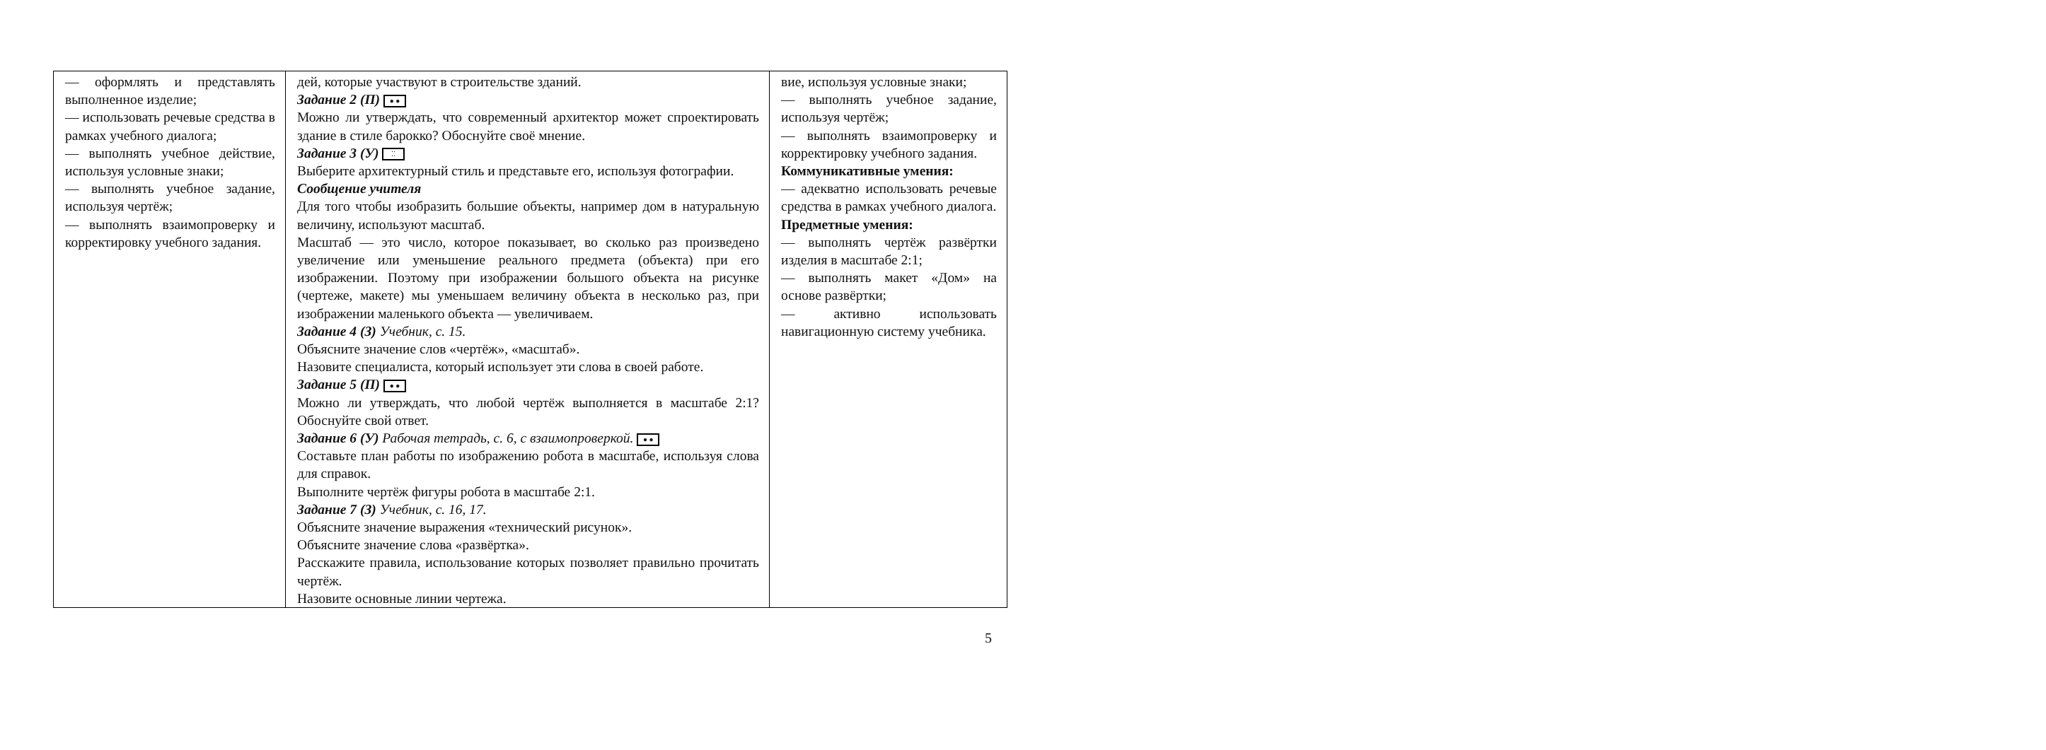| — оформлять и представлять выполненное изделие; — использовать речевые средства в рамках учебного диалога; — выполнять учебное действие, используя условные знаки; — выполнять учебное задание, используя чертёж; — выполнять взаимопроверку и корректировку учебного задания. | дей, которые участвуют в строительстве зданий. Задание 2 (П) ● ● Можно ли утверждать, что современный архитектор может спроектировать здание в стиле барокко? Обоснуйте своё мнение. Задание 3 (У) ⁚⁚ Выберите архитектурный стиль и представьте его, используя фотографии. Сообщение учителя Для того чтобы изобразить большие объекты, например дом в натуральную величину, используют масштаб. Масштаб — это число, которое показывает, во сколько раз произведено увеличение или уменьшение реального предмета (объекта) при его изображении. Поэтому при изображении большого объекта на рисунке (чертеже, макете) мы уменьшаем величину объекта в несколько раз, при изображении маленького объекта — увеличиваем. Задание 4 (З) Учебник, с. 15. Объясните значение слов «чертёж», «масштаб». Назовите специалиста, который использует эти слова в своей работе. Задание 5 (П) ● ● Можно ли утверждать, что любой чертёж выполняется в масштабе 2:1? Обоснуйте свой ответ. Задание 6 (У) Рабочая тетрадь, с. 6, с взаимопроверкой. ● ● Составьте план работы по изображению робота в масштабе, используя слова для справок. Выполните чертёж фигуры робота в масштабе 2:1. Задание 7 (З) Учебник, с. 16, 17. Объясните значение выражения «технический рисунок». Объясните значение слова «развёртка». Расскажите правила, использование которых позволяет правильно прочитать чертёж. Назовите основные линии чертежа. | вие, используя условные знаки; — выполнять учебное задание, используя чертёж; — выполнять взаимопроверку и корректировку учебного задания. Коммуникативные умения: — адекватно использовать речевые средства в рамках учебного диалога. Предметные умения: — выполнять чертёж развёртки изделия в масштабе 2:1; — выполнять макет «Дом» на основе развёртки; — активно использовать навигационную систему учебника. |
5